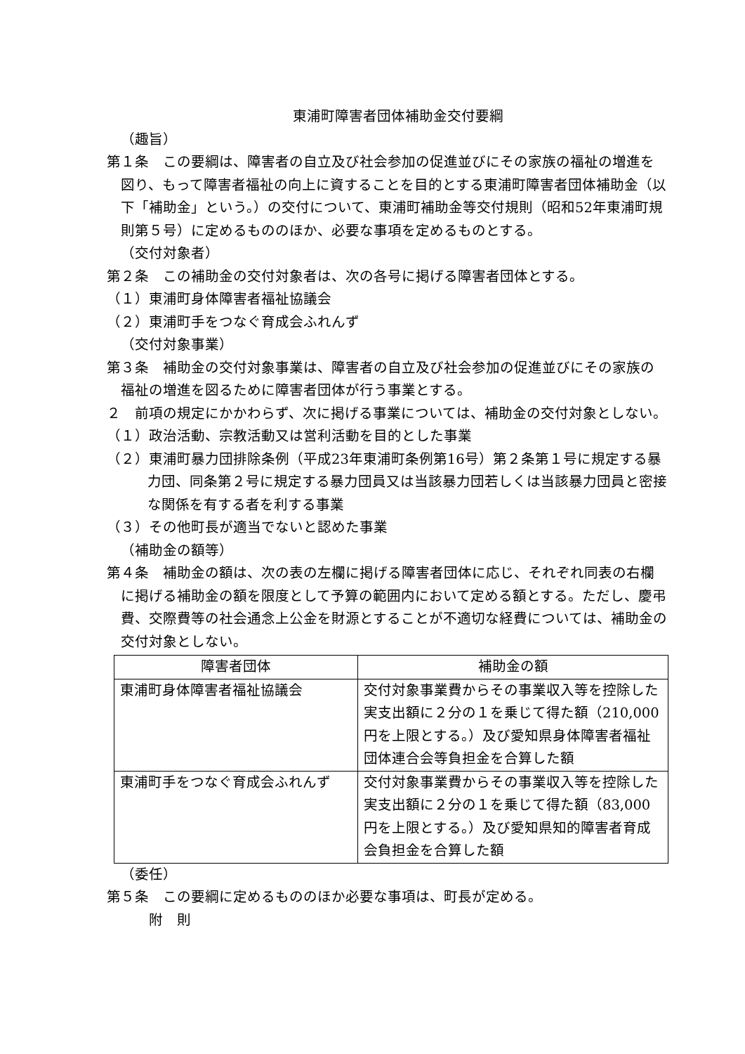東浦町障害者団体補助金交付要綱
（趣旨）
第１条　この要綱は、障害者の自立及び社会参加の促進並びにその家族の福祉の増進を図り、もって障害者福祉の向上に資することを目的とする東浦町障害者団体補助金（以下「補助金」という。）の交付について、東浦町補助金等交付規則（昭和52年東浦町規則第５号）に定めるもののほか、必要な事項を定めるものとする。
（交付対象者）
第２条　この補助金の交付対象者は、次の各号に掲げる障害者団体とする。
（１）東浦町身体障害者福祉協議会
（２）東浦町手をつなぐ育成会ふれんず
（交付対象事業）
第３条　補助金の交付対象事業は、障害者の自立及び社会参加の促進並びにその家族の福祉の増進を図るために障害者団体が行う事業とする。
２　前項の規定にかかわらず、次に掲げる事業については、補助金の交付対象としない。
（１）政治活動、宗教活動又は営利活動を目的とした事業
（２）東浦町暴力団排除条例（平成23年東浦町条例第16号）第２条第１号に規定する暴力団、同条第２号に規定する暴力団員又は当該暴力団若しくは当該暴力団員と密接な関係を有する者を利する事業
（３）その他町長が適当でないと認めた事業
（補助金の額等）
第４条　補助金の額は、次の表の左欄に掲げる障害者団体に応じ、それぞれ同表の右欄に掲げる補助金の額を限度として予算の範囲内において定める額とする。ただし、慶弔費、交際費等の社会通念上公金を財源とすることが不適切な経費については、補助金の交付対象としない。
| 障害者団体 | 補助金の額 |
| --- | --- |
| 東浦町身体障害者福祉協議会 | 交付対象事業費からその事業収入等を控除した実支出額に２分の１を乗じて得た額（210,000 円を上限とする。）及び愛知県身体障害者福祉団体連合会等負担金を合算した額 |
| 東浦町手をつなぐ育成会ふれんず | 交付対象事業費からその事業収入等を控除した実支出額に２分の１を乗じて得た額（83,000 円を上限とする。）及び愛知県知的障害者育成会負担金を合算した額 |
（委任）
第５条　この要綱に定めるもののほか必要な事項は、町長が定める。
附　則